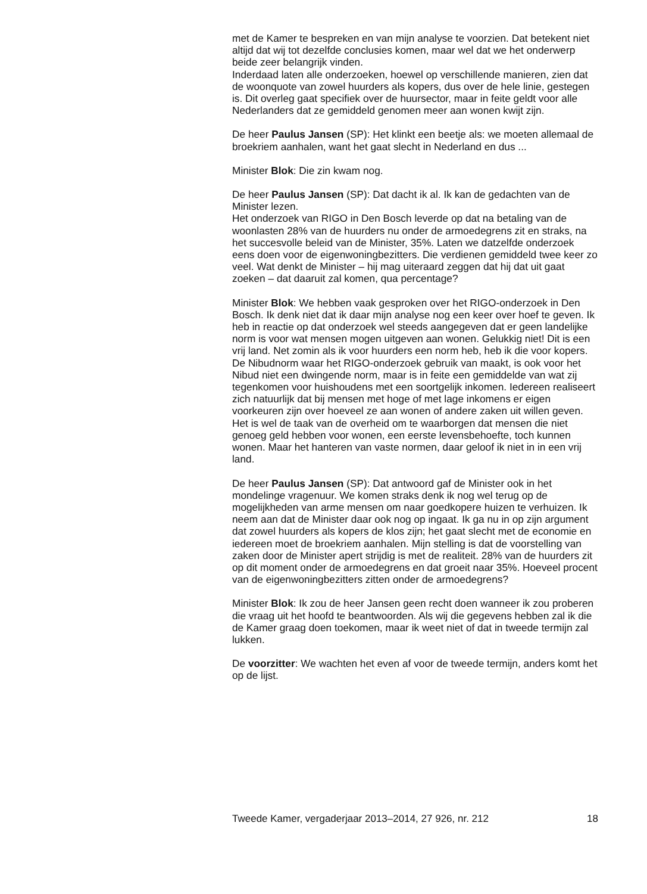met de Kamer te bespreken en van mijn analyse te voorzien. Dat betekent niet altijd dat wij tot dezelfde conclusies komen, maar wel dat we het onderwerp beide zeer belangrijk vinden.
Inderdaad laten alle onderzoeken, hoewel op verschillende manieren, zien dat de woonquote van zowel huurders als kopers, dus over de hele linie, gestegen is. Dit overleg gaat specifiek over de huursector, maar in feite geldt voor alle Nederlanders dat ze gemiddeld genomen meer aan wonen kwijt zijn.
De heer Paulus Jansen (SP): Het klinkt een beetje als: we moeten allemaal de broekriem aanhalen, want het gaat slecht in Nederland en dus ...
Minister Blok: Die zin kwam nog.
De heer Paulus Jansen (SP): Dat dacht ik al. Ik kan de gedachten van de Minister lezen.
Het onderzoek van RIGO in Den Bosch leverde op dat na betaling van de woonlasten 28% van de huurders nu onder de armoedegrens zit en straks, na het succesvolle beleid van de Minister, 35%. Laten we datzelfde onderzoek eens doen voor de eigenwoningbezitters. Die verdienen gemiddeld twee keer zo veel. Wat denkt de Minister – hij mag uiteraard zeggen dat hij dat uit gaat zoeken – dat daaruit zal komen, qua percentage?
Minister Blok: We hebben vaak gesproken over het RIGO-onderzoek in Den Bosch. Ik denk niet dat ik daar mijn analyse nog een keer over hoef te geven. Ik heb in reactie op dat onderzoek wel steeds aangegeven dat er geen landelijke norm is voor wat mensen mogen uitgeven aan wonen. Gelukkig niet! Dit is een vrij land. Net zomin als ik voor huurders een norm heb, heb ik die voor kopers. De Nibudnorm waar het RIGO-onderzoek gebruik van maakt, is ook voor het Nibud niet een dwingende norm, maar is in feite een gemiddelde van wat zij tegenkomen voor huishoudens met een soortgelijk inkomen. Iedereen realiseert zich natuurlijk dat bij mensen met hoge of met lage inkomens er eigen voorkeuren zijn over hoeveel ze aan wonen of andere zaken uit willen geven. Het is wel de taak van de overheid om te waarborgen dat mensen die niet genoeg geld hebben voor wonen, een eerste levensbehoefte, toch kunnen wonen. Maar het hanteren van vaste normen, daar geloof ik niet in in een vrij land.
De heer Paulus Jansen (SP): Dat antwoord gaf de Minister ook in het mondelinge vragenuur. We komen straks denk ik nog wel terug op de mogelijkheden van arme mensen om naar goedkopere huizen te verhuizen. Ik neem aan dat de Minister daar ook nog op ingaat. Ik ga nu in op zijn argument dat zowel huurders als kopers de klos zijn; het gaat slecht met de economie en iedereen moet de broekriem aanhalen. Mijn stelling is dat de voorstelling van zaken door de Minister apert strijdig is met de realiteit. 28% van de huurders zit op dit moment onder de armoedegrens en dat groeit naar 35%. Hoeveel procent van de eigenwoningbezitters zitten onder de armoedegrens?
Minister Blok: Ik zou de heer Jansen geen recht doen wanneer ik zou proberen die vraag uit het hoofd te beantwoorden. Als wij die gegevens hebben zal ik die de Kamer graag doen toekomen, maar ik weet niet of dat in tweede termijn zal lukken.
De voorzitter: We wachten het even af voor de tweede termijn, anders komt het op de lijst.
Tweede Kamer, vergaderjaar 2013–2014, 27 926, nr. 212 18